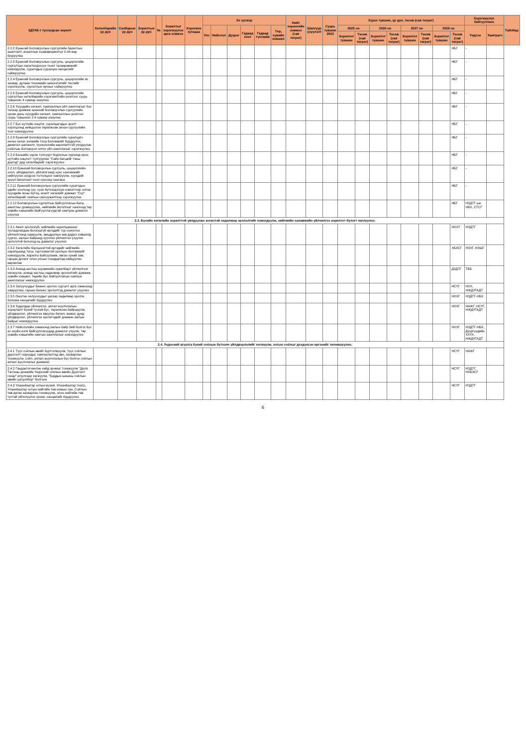| ЗДТАК-т тусгагдсан зорилт | Хөтөлбөрийн үр дүн | Салбарын үр дүн | Зорилтын үр дүн | № | Зорилтыг хэрэгжүүлэх арга хэмжээ | Хэрэгжих хугацаа | Эх үүсвэр | | | | | | Нийт хөрөнгийн хэмжээ (сая төгрөг) | Шалгуур үзүүлэлт | Суурь түвшин 2023 | Хүрэх түвшин, үр дүн, төсөв (сая төгрөг) | | | | | | | | Хэрэгжүүлэх байгууллага | | Тайлбар |
| --- | --- | --- | --- | --- | --- | --- | --- | --- | --- | --- | --- | --- | --- | --- | --- | --- | --- | --- | --- | --- | --- | --- | --- | --- | --- | --- |
| | | | | | | | Улс | Нийслэл | Дүүрэг | Гадаад зээл | Гадаад тусламж | Төр, хувийн хэвшил | | | | 2025 он | | 2026 он | | 2027 он | | 2028 он | | Үндсэн | Хамтрагч | |
| | | | | | | | | | | | | | | | | Зорилтот түвшин | Төсөв (сая төгрөг) | Зорилтот түвшин | Төсөв (сая төгрөг) | Зорилтот түвшин | Төсөв (сая төгрөг) | Зорилтот түвшин | Төсөв (сая төгрөг) | | | |
| 2.2.2 Ерөнхий боловсролын сургуулийн барилгын ашиглалт, ачааллын коэффициентыг 0.04-өөр бууруулна | | | | | | | | | | | | | | | | | | | | | | | НБГ | - | | |
| 2.2.3 Ерөнхий боловсролын сургууль, цэцэрлэгийн сургалтын хэрэглэгдэхүүн тоног төхөөрөмжийг нэмэгдүүлж, сурагчдын суралцах нөхцөлийг сайжруулна | | | | | | | | | | | | | | | | | | | | | | | НБГ | - | | |
| 2.2.4 Ерөнхий боловсролын сургууль, цэцэрлэгийн их засвар, дулаан техникийн шинэчлэлийг төслийг хэрэгжүүлж, сургалтын орчныг сайжруулна | | | | | | | | | | | | | | | | | | | | | | | НБГ | - | | |
| 2.2.5 Ерөнхий боловсролын сургууль, цэцэрлэгийн сургалтын хөтөлбөрийн хэрэгжилтийн үнэлгээг суурь түвшнээс 4 хувиар ахиулна | | | | | | | | | | | | | | | | | | | | | | | НБГ | - | | |
| 2.2.6 Хүүхдийн хөгжил, хамгааллын үйл ажиллагааг бүх талаар дэмжиж ерөнхий боловсролын сургуулийн орчин дахь хүүхдийн хөгжил, хамгааллын үнэлгээг суурь түвшнээс 2.4 хувиар ахиулна | | | | | | | | | | | | | | | | | | | | | | | НБГ | - | | |
| 2.2.7 Бүс нутгийн онцлог, суралцагчдын эрэлт хэрэгцээнд нийцүүлэн төрөлжсөн анхан сургуулийн тоог нэмэгдүүлнэ | | | | | | | | | | | | | | | | | | | | | | | НБГ | - | | |
| 2.2.8 Ерөнхий боловсролын сургуулийн суралцагч ангиа халах ээлжийн тэгш боломжийг бүрдүүлэх, дижитал шилжилт, технологийн өөрчлөлттэй уялдуулан роботын боловсрол олгох үйл ажиллагааг хэрэгжүүлнэ | | | | | | | | | | | | | | | | | | | | | | | НБГ | - | | |
| 2.2.9 Багшийн үүрэн түлхүүрт бодлогын хүрээнд орон нутгийн онцлогт тулгуурлан "Сайн багшийг таны дэргэд" дэд хөтөлбөрийг хэрэгжүүлнэ | | | | | | | | | | | | | | | | | | | | | | | НБГ | - | | |
| 2.2.10 Ерөнхий боловсролын сургууль, цэцэрлэгийн хоол, үйлдвэрлэл, үйлчилгээнд хүнс хангамжийг нийлүүлэх нэгдсэн тогтолцоог нэвтрүүлж, хүүхдийг эрүүл баталгаат хоол хүнсээр хангана | | | | | | | | | | | | | | | | | | | | | | | НБГ | - | | |
| 2.2.11 Ерөнхий боловсролын сургуулийн сурагчдын үдийн хоолонд сүү, сүүн бүтээгдэхүүн нэмэлтээр олгож, хүүхдийн ясны бүтэц, өсөлт хөгжлийг дэмжих "Сүү" хөтөлбөрийг хамтын санхүүжилтээр хэрэгжүүлнэ | | | | | | | | | | | | | | | | | | | | | | | НБГ | - | | |
| 2.2.12 Боловсролын сургалтын байгууллагын багш, ажилтны урамшуулах, нийгмийн баталгааг хангахад төр хувийн хэвшлийн байгууллагуудтай хамтран дэмжлэг үзүүлнэ | | | | | | | | | | | | | | | | | | | | | | | НБГ | НЗДТГ-ын НБХ, СТСГ | | |
| 2.3. Бүсийн хөгжлийн зорилттой уялдуулан зохистой хөдөлмөр эрхлэлтийг нэмэгдүүлж, нийгмийн халамжийн үйлчилгээ зорилтот бүлэгт чиглүүлнэ. | | | | | | | | | | | | | | | | | | | | | | | | | | |
| 2.3.1 Ажил эрхлээгүй, нийгмийн харилцаанаас тусгаарлагдаж болзошгүй иргэдийг түр хоноглох үйлчилгээнд хамруулж, амьдралын зөв дадал хэвшилд сургах, ажлын байранд зуучлах үйлчилгээ үзүүлэх орлоготой болоход нь дэмжлэг үзүүлнэ | | | | | | | | | | | | | | | | | | | | | | | НХХТ | НЗДТГ | | |
| 2.3.2 Хөгжлийн бэрхшээлтэй иргэдийг нийгмийн харилцаанд тэгш, хүртээмжтэй оролцох боломжийг нэмэгдүүлж, барилга байгууламж, явган хүний зам, гарцан дохиог олон улсын стандартад нийцүүлэн өөрчилнө | | | | | | | | | | | | | | | | | | | | | | | ХБХСГ | НЗХГ, НХШГ | | |
| 2.3.3 Ахмад настны асрамжийн хувилбарт үйлчилгээг хөгжүүлж, ахмад настны хөдөлмөр эрхлэлтийг дэмжиж, хувийн хэвшил, төрийн бус байгууллагын хамтын ажиллагааг нэмэгдүүлнэ | | | | | | | | | | | | | | | | | | | | | | | ДЗДТГ | ТББ | | |
| 2.3.4 Залуучуудыг бизнес эрхлэх сургалт арга хэмжээнд хамруулан, гараан бизнес эрхлэлтэд дэмжлэг үзүүлнэ | | | | | | | | | | | | | | | | | | | | | | | НСҮГ | НХХ, НЖДҮГАДТ | | |
| 2.3.5 Оюутан залуучуудыг цагаар хөдөлмөр эрхлэх боломж нөхцөлийг бүрдүүлнэ | | | | | | | | | | | | | | | | | | | | | | | НХХГ | НЗДТГ-НБХ | | |
| 2.3.6 Худалдаа үйлчилгээ, аялал жуулчлалын зориулалт бүхий тусгай бүс, төрөлжсөн байршуулж, үйлдвэрлэл, үйлчилгээ явуулах бичил, жижиг, дунд үйлдвэрлэл, үйлчилгээ эрхлэгчдийг дэмжин ажлын байрыг нэмэгдүүлнэ | | | | | | | | | | | | | | | | | | | | | | | НХХГ | НАЖГ, НСҮГ, НЖДҮГАДТ | | |
| 2.3.7 Нийслэлийн хэмжээнд ажлын байр бий болгох бүх ах ахуйн нэгж байгууллагуудад дэмжлэг үзүүлж, төр хувийн хэвшлийн хамтын ажиллагааг нэмэгдүүлнэ | | | | | | | | | | | | | | | | | | | | | | | НХХГ | НЗДТГ-НБХ, Дүүргүүдийн ХХҮХ, НЖДҮГАДТ | | |
| 2.4. Үндэсний агуулга бүхий соёлын бүтээлч үйлдвэрлэлийг хөгжүүлж, хотын соёлыг дээдэлсэн иргэнийг төлөвшүүлнэ. | | | | | | | | | | | | | | | | | | | | | | | | | | |
| 2.4.1 Түүх соёлын өвийг бүртгэлжүүлж, түүх соёлын дурсгалт газруудыг хамгаалалтад авч, засварлан тохижуулж, соёл, аялал жуулчлалын бүс болгон соёлын аялал жуулчлалыг дэмжинэ | | | | | | | | | | | | | | | | | | | | | | | НСҮГ | НАЖГ | | |
| 2.4.2 Гандантэгчинлэн хийд орчмыг тохижуулж "Даля, Тасганы дэнжийн Үндэсний соёлын өвийн Дурсгалт газар" агуулгаар хөгжүүлж, "Буддын шашны соёлын өвийн цогцолбор" болгоно | | | | | | | | | | | | | | | | | | | | | | | НСҮГ | НЗДТГ, НХБХСГ | | |
| 2.4.3 Улаанбаатар хотын музей, Улаанбаатар театр, Улаанбаатар хотын нийтийн төв номын сан, Соёлын төв өргөө засварлан тохижуулж, олон нийтийн төв тухтай үйлчлүүлэх орчин, нөхцөлийг бүрдүүлнэ | | | | | | | | | | | | | | | | | | | | | | | НСҮГ | НЗДТГ | | |
6